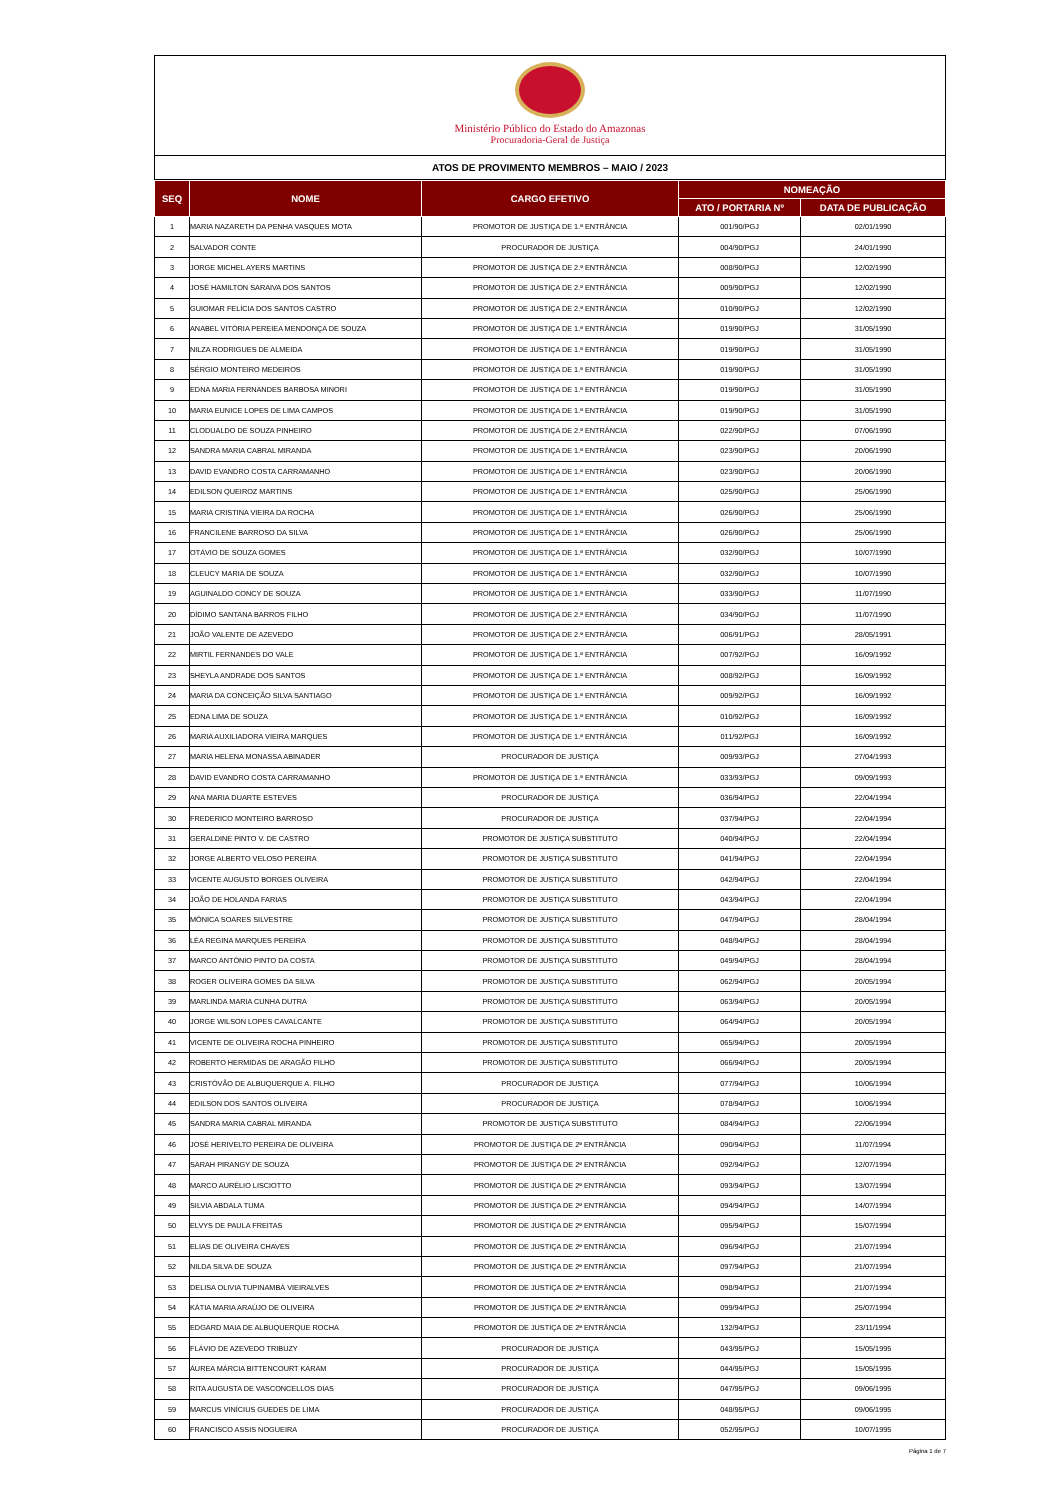Ministério Público do Estado do Amazonas
Procuradoria-Geral de Justiça
ATOS DE PROVIMENTO MEMBROS – MAIO / 2023
| SEQ | NOME | CARGO EFETIVO | NOMEAÇÃO | |
| --- | --- | --- | --- | --- |
| | | | ATO / PORTARIA Nº | DATA DE PUBLICAÇÃO |
| 1 | MARIA NAZARETH DA PENHA VASQUES MOTA | PROMOTOR DE JUSTIÇA DE 1.ª ENTRÂNCIA | 001/90/PGJ | 02/01/1990 |
| 2 | SALVADOR CONTE | PROCURADOR DE JUSTIÇA | 004/90/PGJ | 24/01/1990 |
| 3 | JORGE MICHEL AYERS MARTINS | PROMOTOR DE JUSTIÇA DE 2.ª ENTRÂNCIA | 008/90/PGJ | 12/02/1990 |
| 4 | JOSÉ HAMILTON SARAIVA DOS SANTOS | PROMOTOR DE JUSTIÇA DE 2.ª ENTRÂNCIA | 009/90/PGJ | 12/02/1990 |
| 5 | GUIOMAR FELÍCIA DOS SANTOS CASTRO | PROMOTOR DE JUSTIÇA DE 2.ª ENTRÂNCIA | 010/90/PGJ | 12/02/1990 |
| 6 | ANABEL VITÓRIA PEREIEA MENDONÇA DE SOUZA | PROMOTOR DE JUSTIÇA DE 1.ª ENTRÂNCIA | 019/90/PGJ | 31/05/1990 |
| 7 | NILZA RODRIGUES DE ALMEIDA | PROMOTOR DE JUSTIÇA DE 1.ª ENTRÂNCIA | 019/90/PGJ | 31/05/1990 |
| 8 | SÉRGIO MONTEIRO MEDEIROS | PROMOTOR DE JUSTIÇA DE 1.ª ENTRÂNCIA | 019/90/PGJ | 31/05/1990 |
| 9 | EDNA MARIA FERNANDES BARBOSA MINORI | PROMOTOR DE JUSTIÇA DE 1.ª ENTRÂNCIA | 019/90/PGJ | 31/05/1990 |
| 10 | MARIA EUNICE LOPES DE LIMA CAMPOS | PROMOTOR DE JUSTIÇA DE 1.ª ENTRÂNCIA | 019/90/PGJ | 31/05/1990 |
| 11 | CLODUALDO DE SOUZA PINHEIRO | PROMOTOR DE JUSTIÇA DE 2.ª ENTRÂNCIA | 022/90/PGJ | 07/06/1990 |
| 12 | SANDRA MARIA CABRAL MIRANDA | PROMOTOR DE JUSTIÇA DE 1.ª ENTRÂNCIA | 023/90/PGJ | 20/06/1990 |
| 13 | DAVID EVANDRO COSTA CARRAMANHO | PROMOTOR DE JUSTIÇA DE 1.ª ENTRÂNCIA | 023/90/PGJ | 20/06/1990 |
| 14 | EDILSON QUEIROZ MARTINS | PROMOTOR DE JUSTIÇA DE 1.ª ENTRÂNCIA | 025/90/PGJ | 25/06/1990 |
| 15 | MARIA CRISTINA VIEIRA DA ROCHA | PROMOTOR DE JUSTIÇA DE 1.ª ENTRÂNCIA | 026/90/PGJ | 25/06/1990 |
| 16 | FRANCILENE BARROSO DA SILVA | PROMOTOR DE JUSTIÇA DE 1.ª ENTRÂNCIA | 026/90/PGJ | 25/06/1990 |
| 17 | OTÁVIO DE SOUZA GOMES | PROMOTOR DE JUSTIÇA DE 1.ª ENTRÂNCIA | 032/90/PGJ | 10/07/1990 |
| 18 | CLEUCY MARIA DE SOUZA | PROMOTOR DE JUSTIÇA DE 1.ª ENTRÂNCIA | 032/90/PGJ | 10/07/1990 |
| 19 | AGUINALDO CONCY DE SOUZA | PROMOTOR DE JUSTIÇA DE 1.ª ENTRÂNCIA | 033/90/PGJ | 11/07/1990 |
| 20 | DÍDIMO SANTANA BARROS FILHO | PROMOTOR DE JUSTIÇA DE 2.ª ENTRÂNCIA | 034/90/PGJ | 11/07/1990 |
| 21 | JOÃO VALENTE DE AZEVEDO | PROMOTOR DE JUSTIÇA DE 2.ª ENTRÂNCIA | 006/91/PGJ | 28/05/1991 |
| 22 | MIRTIL FERNANDES DO VALE | PROMOTOR DE JUSTIÇA DE 1.ª ENTRÂNCIA | 007/92/PGJ | 16/09/1992 |
| 23 | SHEYLA ANDRADE DOS SANTOS | PROMOTOR DE JUSTIÇA DE 1.ª ENTRÂNCIA | 008/92/PGJ | 16/09/1992 |
| 24 | MARIA DA CONCEIÇÃO SILVA SANTIAGO | PROMOTOR DE JUSTIÇA DE 1.ª ENTRÂNCIA | 009/92/PGJ | 16/09/1992 |
| 25 | EDNA LIMA DE SOUZA | PROMOTOR DE JUSTIÇA DE 1.ª ENTRÂNCIA | 010/92/PGJ | 16/09/1992 |
| 26 | MARIA AUXILIADORA VIEIRA MARQUES | PROMOTOR DE JUSTIÇA DE 1.ª ENTRÂNCIA | 011/92/PGJ | 16/09/1992 |
| 27 | MARIA HELENA MONASSA ABINADER | PROCURADOR DE JUSTIÇA | 009/93/PGJ | 27/04/1993 |
| 28 | DAVID EVANDRO COSTA CARRAMANHO | PROMOTOR DE JUSTIÇA DE 1.ª ENTRÂNCIA | 033/93/PGJ | 09/09/1993 |
| 29 | ANA MARIA DUARTE ESTEVES | PROCURADOR DE JUSTIÇA | 036/94/PGJ | 22/04/1994 |
| 30 | FREDERICO MONTEIRO BARROSO | PROCURADOR DE JUSTIÇA | 037/94/PGJ | 22/04/1994 |
| 31 | GERALDINE PINTO V. DE CASTRO | PROMOTOR DE JUSTIÇA SUBSTITUTO | 040/94/PGJ | 22/04/1994 |
| 32 | JORGE ALBERTO VELOSO PEREIRA | PROMOTOR DE JUSTIÇA SUBSTITUTO | 041/94/PGJ | 22/04/1994 |
| 33 | VICENTE AUGUSTO BORGES OLIVEIRA | PROMOTOR DE JUSTIÇA SUBSTITUTO | 042/94/PGJ | 22/04/1994 |
| 34 | JOÃO DE HOLANDA FARIAS | PROMOTOR DE JUSTIÇA SUBSTITUTO | 043/94/PGJ | 22/04/1994 |
| 35 | MÔNICA SOARES SILVESTRE | PROMOTOR DE JUSTIÇA SUBSTITUTO | 047/94/PGJ | 28/04/1994 |
| 36 | LÉA REGINA MARQUES PEREIRA | PROMOTOR DE JUSTIÇA SUBSTITUTO | 048/94/PGJ | 28/04/1994 |
| 37 | MARCO ANTÔNIO PINTO DA COSTA | PROMOTOR DE JUSTIÇA SUBSTITUTO | 049/94/PGJ | 28/04/1994 |
| 38 | ROGER OLIVEIRA GOMES DA SILVA | PROMOTOR DE JUSTIÇA SUBSTITUTO | 062/94/PGJ | 20/05/1994 |
| 39 | MARLINDA MARIA CUNHA DUTRA | PROMOTOR DE JUSTIÇA SUBSTITUTO | 063/94/PGJ | 20/05/1994 |
| 40 | JORGE WILSON LOPES CAVALCANTE | PROMOTOR DE JUSTIÇA SUBSTITUTO | 064/94/PGJ | 20/05/1994 |
| 41 | VICENTE DE OLIVEIRA ROCHA PINHEIRO | PROMOTOR DE JUSTIÇA SUBSTITUTO | 065/94/PGJ | 20/05/1994 |
| 42 | ROBERTO HERMIDAS DE ARAGÃO FILHO | PROMOTOR DE JUSTIÇA SUBSTITUTO | 066/94/PGJ | 20/05/1994 |
| 43 | CRISTÓVÃO DE ALBUQUERQUE A. FILHO | PROCURADOR DE JUSTIÇA | 077/94/PGJ | 10/06/1994 |
| 44 | EDILSON DOS SANTOS OLIVEIRA | PROCURADOR DE JUSTIÇA | 078/94/PGJ | 10/06/1994 |
| 45 | SANDRA MARIA CABRAL MIRANDA | PROMOTOR DE JUSTIÇA SUBSTITUTO | 084/94/PGJ | 22/06/1994 |
| 46 | JOSÉ HERIVELTO PEREIRA DE OLIVEIRA | PROMOTOR DE JUSTIÇA DE 2ª ENTRÂNCIA | 090/94/PGJ | 11/07/1994 |
| 47 | SARAH PIRANGY DE SOUZA | PROMOTOR DE JUSTIÇA DE 2ª ENTRÂNCIA | 092/94/PGJ | 12/07/1994 |
| 48 | MARCO AURÉLIO LISCIOTTO | PROMOTOR DE JUSTIÇA DE 2ª ENTRÂNCIA | 093/94/PGJ | 13/07/1994 |
| 49 | SILVIA ABDALA TUMA | PROMOTOR DE JUSTIÇA DE 2ª ENTRÂNCIA | 094/94/PGJ | 14/07/1994 |
| 50 | ELVYS DE PAULA FREITAS | PROMOTOR DE JUSTIÇA DE 2ª ENTRÂNCIA | 095/94/PGJ | 15/07/1994 |
| 51 | ELIAS DE OLIVEIRA CHAVES | PROMOTOR DE JUSTIÇA DE 2ª ENTRÂNCIA | 096/94/PGJ | 21/07/1994 |
| 52 | NILDA SILVA DE SOUZA | PROMOTOR DE JUSTIÇA DE 2ª ENTRÂNCIA | 097/94/PGJ | 21/07/1994 |
| 53 | DELISA OLIVIA TUPINAMBÁ VIEIRALVES | PROMOTOR DE JUSTIÇA DE 2ª ENTRÂNCIA | 098/94/PGJ | 21/07/1994 |
| 54 | KÁTIA MARIA ARAÚJO DE OLIVEIRA | PROMOTOR DE JUSTIÇA DE 2ª ENTRÂNCIA | 099/94/PGJ | 25/07/1994 |
| 55 | EDGARD MAIA DE ALBUQUERQUE ROCHA | PROMOTOR DE JUSTIÇA DE 2ª ENTRÂNCIA | 132/94/PGJ | 23/11/1994 |
| 56 | FLÁVIO DE AZEVEDO TRIBUZY | PROCURADOR DE JUSTIÇA | 043/95/PGJ | 15/05/1995 |
| 57 | ÁUREA MÁRCIA BITTENCOURT KARAM | PROCURADOR DE JUSTIÇA | 044/95/PGJ | 15/05/1995 |
| 58 | RITA AUGUSTA DE VASCONCELLOS DIAS | PROCURADOR DE JUSTIÇA | 047/95/PGJ | 09/06/1995 |
| 59 | MARCUS VINÍCIUS GUEDES DE LIMA | PROCURADOR DE JUSTIÇA | 048/95/PGJ | 09/06/1995 |
| 60 | FRANCISCO ASSIS NOGUEIRA | PROCURADOR DE JUSTIÇA | 052/95/PGJ | 10/07/1995 |
Página 1 de 7